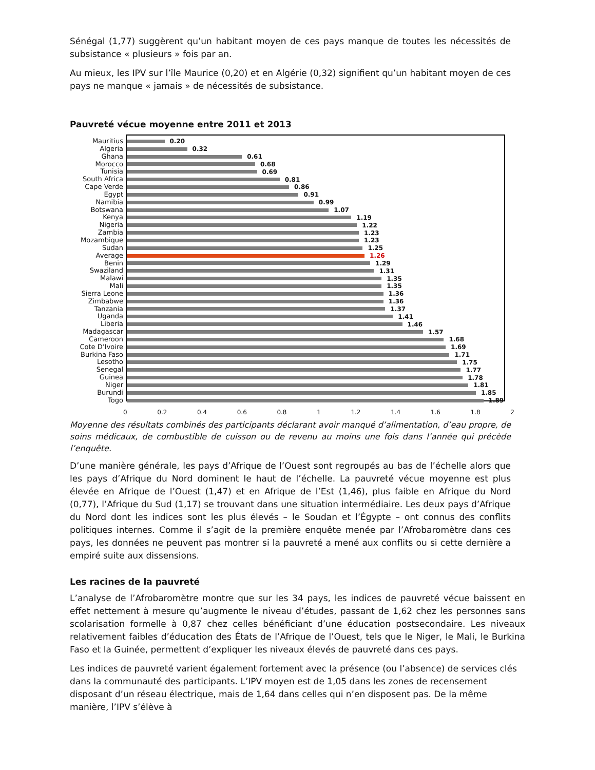Sénégal (1,77) suggèrent qu’un habitant moyen de ces pays manque de toutes les nécessités de subsistance « plusieurs » fois par an.
Au mieux, les IPV sur l’île Maurice (0,20) et en Algérie (0,32) signifient qu’un habitant moyen de ces pays ne manque « jamais » de nécessités de subsistance.
Pauvreté vécue moyenne entre 2011 et 2013
Mauritius
Algeria
Ghana
Morocco
Tunisia
South Africa
Cape Verde
Egypt
Namibia
Botswana
Kenya
Nigeria
Zambia
Mozambique
Sudan
Average
Benin
Swaziland
Malawi
Mali
Sierra Leone
Zimbabwe
Tanzania
Uganda
Liberia
Madagascar
Cameroon
Cote D’Ivoire
Burkina Faso
Lesotho
Senegal
Guinea
Niger
Burundi
Togo
0.20
0.32
0.61
0.68
0.69
0.81
0.86
0.91
0.99
1.07
1.19
1.22
1.23
1.23
1.25
1.26
1.29
1.31
1.35
1.35
1.36
1.36
1.37
1.41
1.46
1.57
1.68
1.69
1.71
1.75
1.77
1.78
1.81
1.85
1.89
0 0.2 0.4 0.6 0.8 1 1.2 1.4 1.6 1.8 2
Moyenne des résultats combinés des participants déclarant avoir manqué d’alimentation, d’eau propre, de soins médicaux, de combustible de cuisson ou de revenu au moins une fois dans l’année qui précède l’enquête.
D’une manière générale, les pays d’Afrique de l’Ouest sont regroupés au bas de l’échelle alors que les pays d’Afrique du Nord dominent le haut de l’échelle. La pauvreté vécue moyenne est plus élevée en Afrique de l’Ouest (1,47) et en Afrique de l’Est (1,46), plus faible en Afrique du Nord (0,77), l’Afrique du Sud (1,17) se trouvant dans une situation intermédiaire. Les deux pays d’Afrique du Nord dont les indices sont les plus élevés – le Soudan et l’Égypte – ont connus des conflits politiques internes. Comme il s’agit de la première enquête menée par l’Afrobaromètre dans ces pays, les données ne peuvent pas montrer si la pauvreté a mené aux conflits ou si cette dernière a empiré suite aux dissensions.
Les racines de la pauvreté
L’analyse de l’Afrobaromètre montre que sur les 34 pays, les indices de pauvreté vécue baissent en effet nettement à mesure qu’augmente le niveau d’études, passant de 1,62 chez les personnes sans scolarisation formelle à 0,87 chez celles bénéficiant d’une éducation postsecondaire. Les niveaux relativement faibles d’éducation des États de l’Afrique de l’Ouest, tels que le Niger, le Mali, le Burkina Faso et la Guinée, permettent d’expliquer les niveaux élevés de pauvreté dans ces pays.
Les indices de pauvreté varient également fortement avec la présence (ou l’absence) de services clés dans la communauté des participants. L’IPV moyen est de 1,05 dans les zones de recensement disposant d’un réseau électrique, mais de 1,64 dans celles qui n’en disposent pas. De la même manière, l’IPV s’élève à